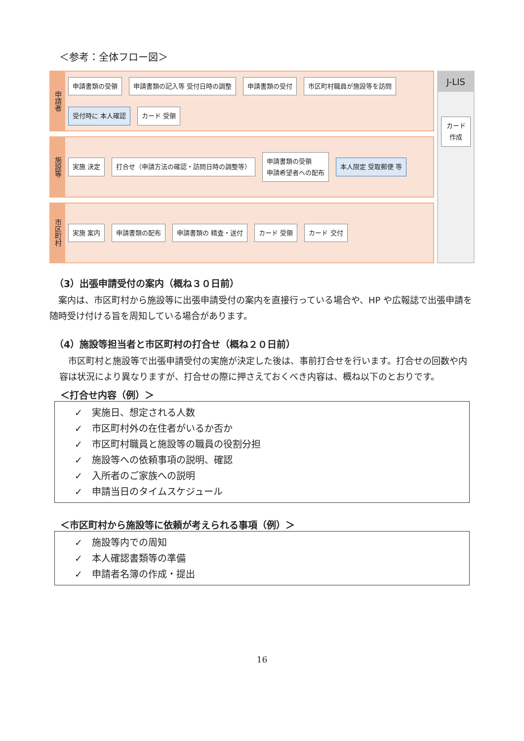＜参考：全体フロー図＞
申請者
申請書類の受領 申請書類の記入等 受付日時の調整 申請書類の受付 市区町村職員が施設等を訪問 受付時に 本人確認 カード 受領
施設等
実施 決定 打合せ（申請方法の確認・訪問日時の調整等） 申請書類の受領
申請希望者への配布 本人限定 受取郵便 等
市区町村
実施 案内 申請書類の配布 申請書類の 精査・送付 カード 受領 カード 交付
J-LIS
カード 作成
（3）出張申請受付の案内（概ね３０日前）
　案内は、市区町村から施設等に出張申請受付の案内を直接行っている場合や、HP や広報誌で出張申請を随時受け付ける旨を周知している場合があります。
（4）施設等担当者と市区町村の打合せ（概ね２０日前）
　市区町村と施設等で出張申請受付の実施が決定した後は、事前打合せを行います。打合せの回数や内容は状況により異なりますが、打合せの際に押さえておくべき内容は、概ね以下のとおりです。
＜打合せ内容（例）＞
✓　実施日、想定される人数
✓　市区町村外の在住者がいるか否か
✓　市区町村職員と施設等の職員の役割分担
✓　施設等への依頼事項の説明、確認
✓　入所者のご家族への説明
✓　申請当日のタイムスケジュール
＜市区町村から施設等に依頼が考えられる事項（例）＞
✓　施設等内での周知
✓　本人確認書類等の準備
✓　申請者名簿の作成・提出
16